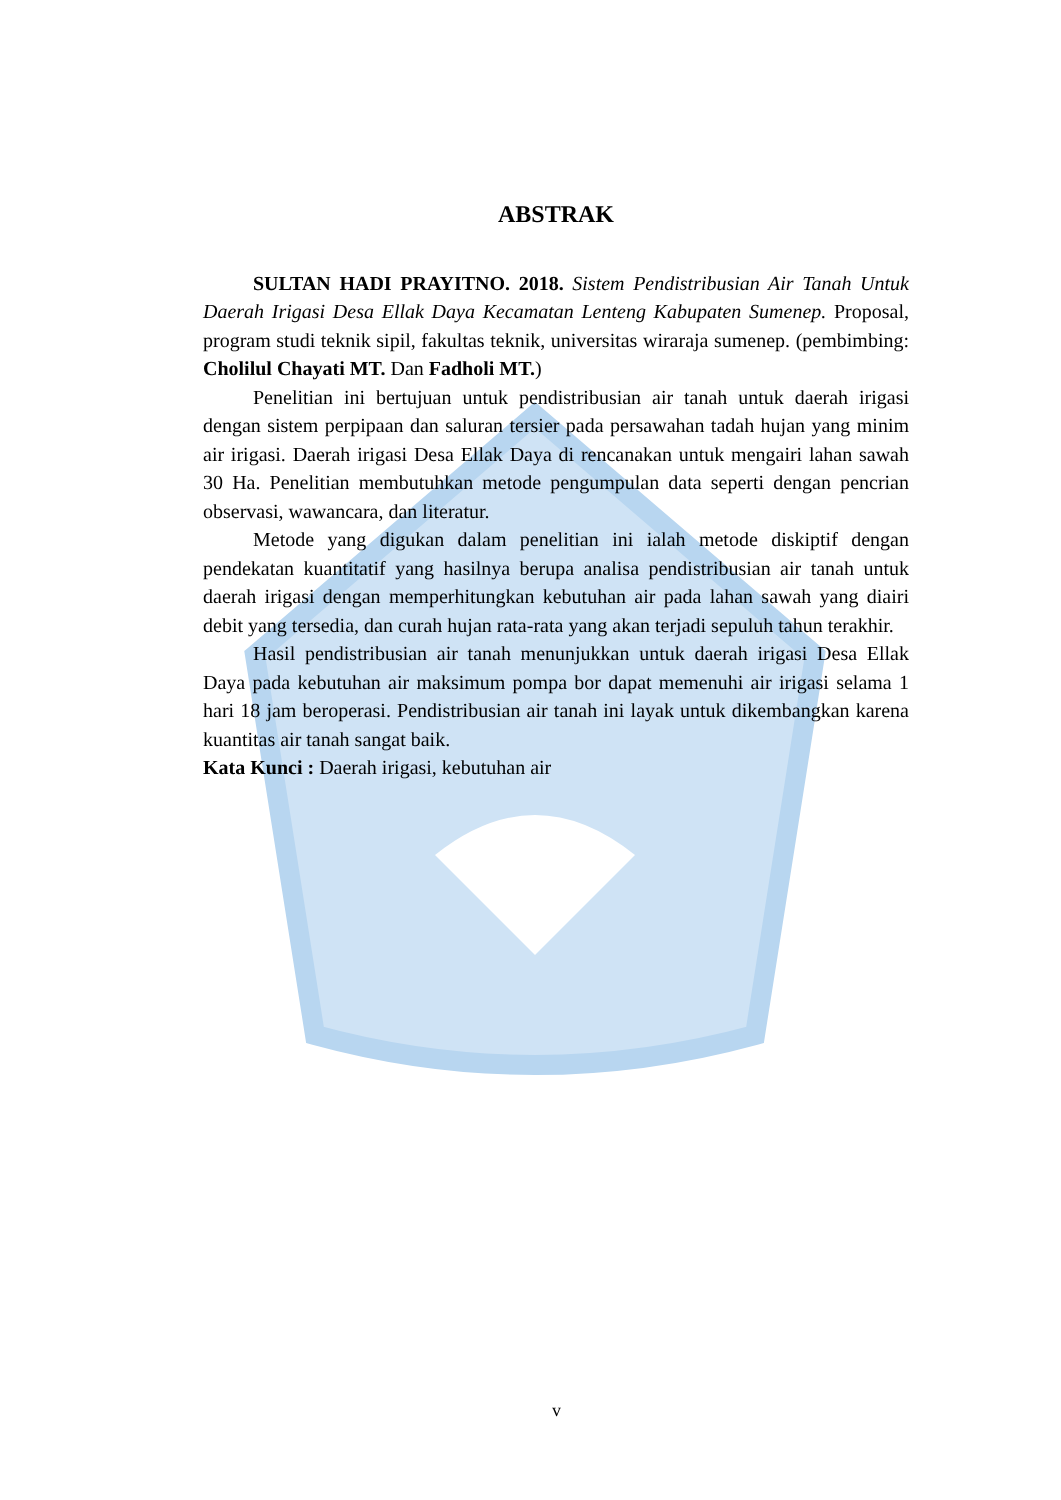ABSTRAK
SULTAN HADI PRAYITNO. 2018. Sistem Pendistribusian Air Tanah Untuk Daerah Irigasi Desa Ellak Daya Kecamatan Lenteng Kabupaten Sumenep. Proposal, program studi teknik sipil, fakultas teknik, universitas wiraraja sumenep. (pembimbing: Cholilul Chayati MT. Dan Fadholi MT.)
Penelitian ini bertujuan untuk pendistribusian air tanah untuk daerah irigasi dengan sistem perpipaan dan saluran tersier pada persawahan tadah hujan yang minim air irigasi. Daerah irigasi Desa Ellak Daya di rencanakan untuk mengairi lahan sawah 30 Ha. Penelitian membutuhkan metode pengumpulan data seperti dengan pencrian observasi, wawancara, dan literatur.
Metode yang digukan dalam penelitian ini ialah metode diskiptif dengan pendekatan kuantitatif yang hasilnya berupa analisa pendistribusian air tanah untuk daerah irigasi dengan memperhitungkan kebutuhan air pada lahan sawah yang diairi debit yang tersedia, dan curah hujan rata-rata yang akan terjadi sepuluh tahun terakhir.
Hasil pendistribusian air tanah menunjukkan untuk daerah irigasi Desa Ellak Daya pada kebutuhan air maksimum pompa bor dapat memenuhi air irigasi selama 1 hari 18 jam beroperasi. Pendistribusian air tanah ini layak untuk dikembangkan karena kuantitas air tanah sangat baik.
Kata Kunci : Daerah irigasi, kebutuhan air
v